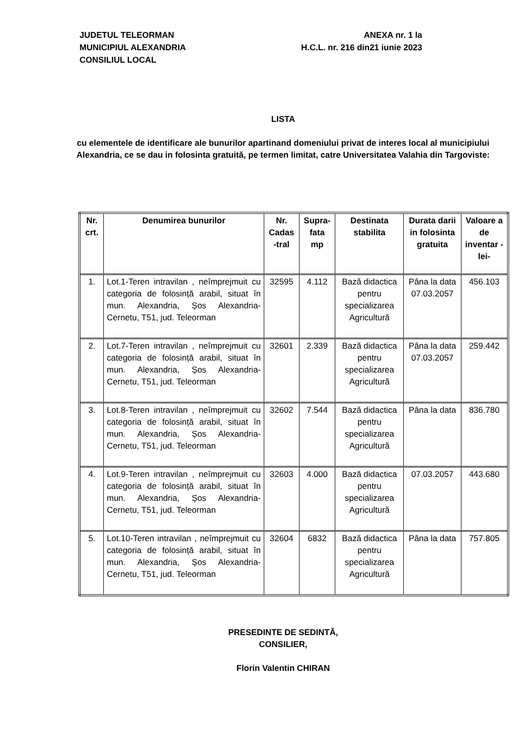JUDETUL TELEORMAN
MUNICIPIUL ALEXANDRIA
CONSILIUL LOCAL
ANEXA nr. 1 la
H.C.L. nr. 216 din21 iunie 2023
LISTA
cu elementele de identificare ale bunurilor apartinand domeniului privat de interes local al municipiului Alexandria, ce se dau in folosinta gratuită, pe termen limitat, catre Universitatea Valahia din Targoviste:
| Nr. crt. | Denumirea bunurilor | Nr. Cadas -tral | Supra-fata mp | Destinata stabilita | Durata darii in folosinta gratuita | Valoare a de inventar -lei- |
| --- | --- | --- | --- | --- | --- | --- |
| 1. | Lot.1-Teren intravilan , neîmprejmuit cu categoria de folosință arabil, situat în mun. Alexandria, Șos Alexandria-Cernetu, T51, jud. Teleorman | 32595 | 4.112 | Bază didactica pentru specializarea Agricultură | Pâna la data 07.03.2057 | 456.103 |
| 2. | Lot.7-Teren intravilan , neîmprejmuit cu categoria de folosință arabil, situat în mun. Alexandria, Șos Alexandria-Cernetu, T51, jud. Teleorman | 32601 | 2.339 | Bază didactica pentru specializarea Agricultură | Pâna la data 07.03.2057 | 259.442 |
| 3. | Lot.8-Teren intravilan , neîmprejmuit cu categoria de folosință arabil, situat în mun. Alexandria, Șos Alexandria-Cernetu, T51, jud. Teleorman | 32602 | 7.544 | Bază didactica pentru specializarea Agricultură | Pâna la data | 836.780 |
| 4. | Lot.9-Teren intravilan , neîmprejmuit cu categoria de folosință arabil, situat în mun. Alexandria, Șos Alexandria-Cernetu, T51, jud. Teleorman | 32603 | 4.000 | Bază didactica pentru specializarea Agricultură | 07.03.2057 | 443.680 |
| 5. | Lot.10-Teren intravilan , neîmprejmuit cu categoria de folosință arabil, situat în mun. Alexandria, Șos Alexandria-Cernetu, T51, jud. Teleorman | 32604 | 6832 | Bază didactica pentru specializarea Agricultură | Pâna la data | 757.805 |
PRESEDINTE DE SEDINTĂ,
CONSILIER,
Florin Valentin CHIRAN